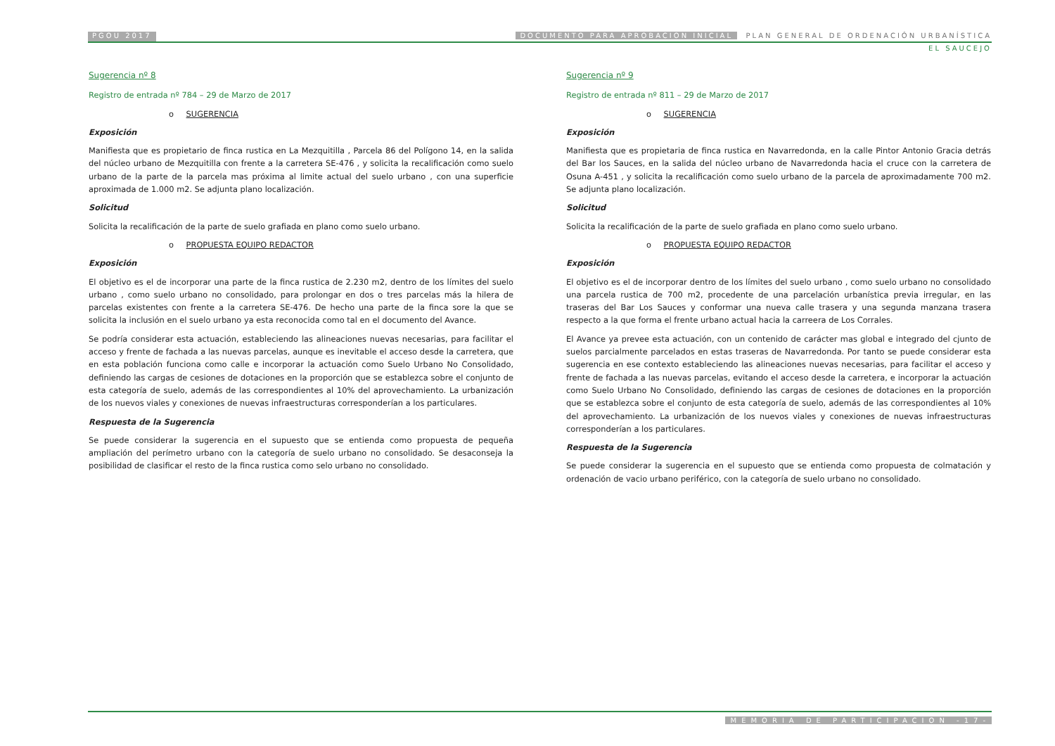PGOU 2017 DOCUMENTO PARA APROBACION INICIAL PLAN GENERAL DE ORDENACIÓN URBANÍSTICA
EL SAUCEJO
Sugerencia nº 8
Registro de entrada nº 784 – 29 de Marzo de 2017
o SUGERENCIA
Exposición
Manifiesta que es propietario de finca rustica en La Mezquitilla , Parcela 86 del Polígono 14, en la salida del núcleo urbano de Mezquitilla con frente a la carretera SE-476 , y solicita la recalificación como suelo urbano de la parte de la parcela mas próxima al limite actual del suelo urbano , con una superficie aproximada de 1.000 m2. Se adjunta plano localización.
Solicitud
Solicita la recalificación de la parte de suelo grafiada en plano como suelo urbano.
o PROPUESTA EQUIPO REDACTOR
Exposición
El objetivo es el de incorporar una parte de la finca rustica de 2.230 m2, dentro de los límites del suelo urbano , como suelo urbano no consolidado, para prolongar en dos o tres parcelas más la hilera de parcelas existentes con frente a la carretera SE-476. De hecho una parte de la finca sore la que se solicita la inclusión en el suelo urbano ya esta reconocida como tal en el documento del Avance.
Se podría considerar esta actuación, estableciendo las alineaciones nuevas necesarias, para facilitar el acceso y frente de fachada a las nuevas parcelas, aunque es inevitable el acceso desde la carretera, que en esta población funciona como calle e incorporar la actuación como Suelo Urbano No Consolidado, definiendo las cargas de cesiones de dotaciones en la proporción que se establezca sobre el conjunto de esta categoría de suelo, además de las correspondientes al 10% del aprovechamiento. La urbanización de los nuevos viales y conexiones de nuevas infraestructuras corresponderían a los particulares.
Respuesta de la Sugerencia
Se puede considerar la sugerencia en el supuesto que se entienda como propuesta de pequeña ampliación del perímetro urbano con la categoría de suelo urbano no consolidado. Se desaconseja la posibilidad de clasificar el resto de la finca rustica como selo urbano no consolidado.
Sugerencia nº 9
Registro de entrada nº 811 – 29 de Marzo de 2017
o SUGERENCIA
Exposición
Manifiesta que es propietaria de finca rustica en Navarredonda, en la calle Pintor Antonio Gracia detrás del Bar los Sauces, en la salida del núcleo urbano de Navarredonda hacia el cruce con la carretera de Osuna A-451 , y solicita la recalificación como suelo urbano de la parcela de aproximadamente 700 m2. Se adjunta plano localización.
Solicitud
Solicita la recalificación de la parte de suelo grafiada en plano como suelo urbano.
o PROPUESTA EQUIPO REDACTOR
Exposición
El objetivo es el de incorporar dentro de los límites del suelo urbano , como suelo urbano no consolidado una parcela rustica de 700 m2, procedente de una parcelación urbanística previa irregular, en las traseras del Bar Los Sauces y conformar una nueva calle trasera y una segunda manzana trasera respecto a la que forma el frente urbano actual hacia la carreera de Los Corrales.
El Avance ya prevee esta actuación, con un contenido de carácter mas global e integrado del cjunto de suelos parcialmente parcelados en estas traseras de Navarredonda. Por tanto se puede considerar esta sugerencia en ese contexto estableciendo las alineaciones nuevas necesarias, para facilitar el acceso y frente de fachada a las nuevas parcelas, evitando el acceso desde la carretera, e incorporar la actuación como Suelo Urbano No Consolidado, definiendo las cargas de cesiones de dotaciones en la proporción que se establezca sobre el conjunto de esta categoría de suelo, además de las correspondientes al 10% del aprovechamiento. La urbanización de los nuevos viales y conexiones de nuevas infraestructuras corresponderían a los particulares.
Respuesta de la Sugerencia
Se puede considerar la sugerencia en el supuesto que se entienda como propuesta de colmatación y ordenación de vacio urbano periférico, con la categoría de suelo urbano no consolidado.
MEMORIA DE PARTICIPACION -17-